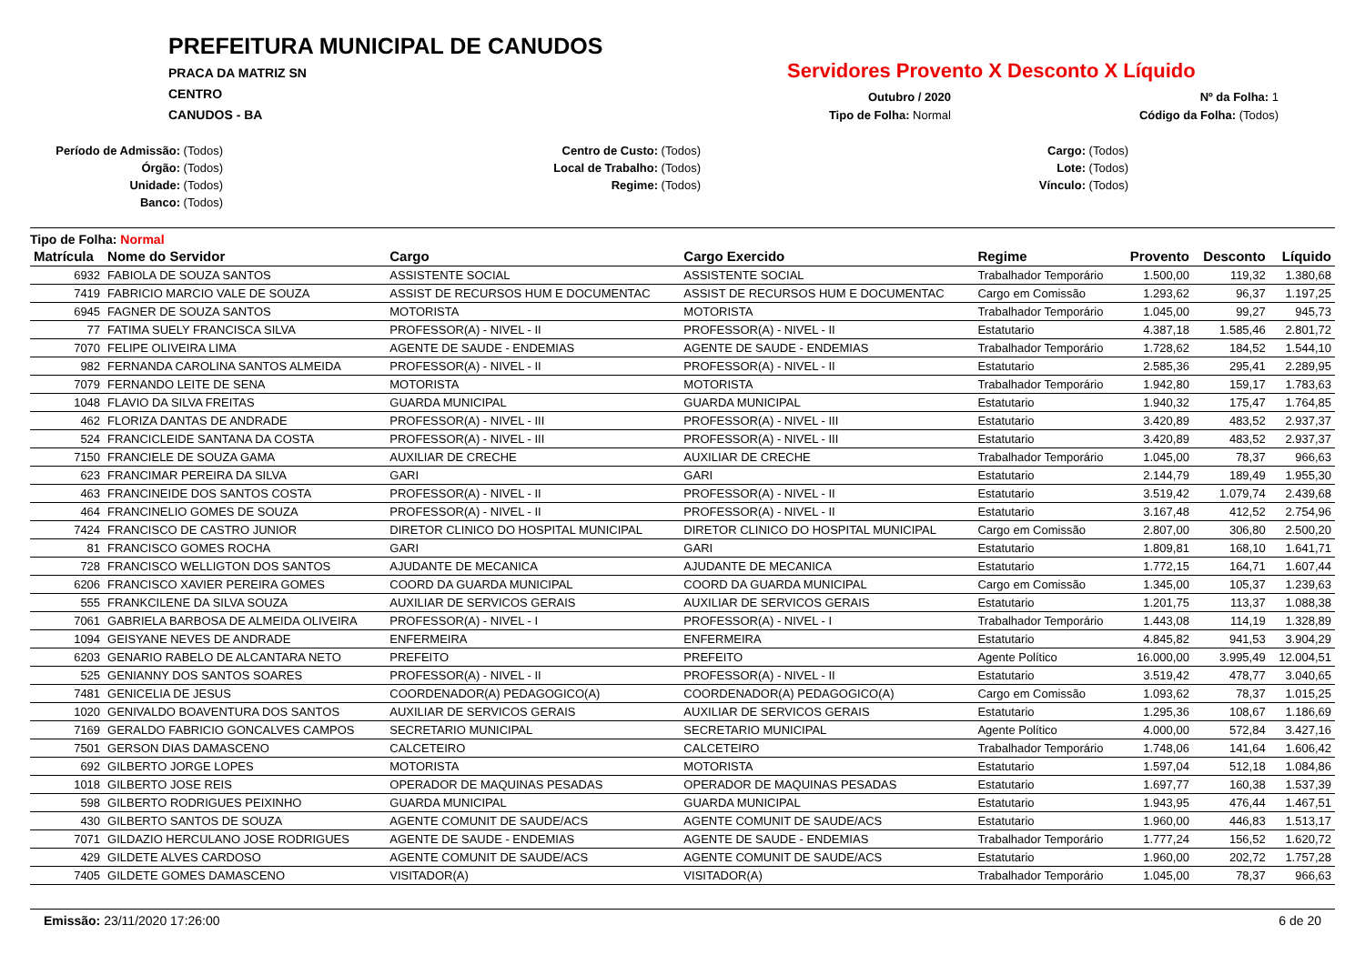PREFEITURA MUNICIPAL DE CANUDOS
PRACA DA MATRIZ SN
CENTRO
CANUDOS - BA
Servidores Provento X Desconto X Líquido
Outubro / 2020
Tipo de Folha: Normal
Nº da Folha: 1
Código da Folha: (Todos)
Período de Admissão: (Todos)
Órgão: (Todos)
Unidade: (Todos)
Banco: (Todos)
Centro de Custo: (Todos)
Local de Trabalho: (Todos)
Regime: (Todos)
Cargo: (Todos)
Lote: (Todos)
Vínculo: (Todos)
Tipo de Folha: Normal
| Matrícula | Nome do Servidor | Cargo | Cargo Exercido | Regime | Provento | Desconto | Líquido |
| --- | --- | --- | --- | --- | --- | --- | --- |
| 6932 | FABIOLA DE SOUZA SANTOS | ASSISTENTE SOCIAL | ASSISTENTE SOCIAL | Trabalhador Temporário | 1.500,00 | 119,32 | 1.380,68 |
| 7419 | FABRICIO MARCIO VALE DE SOUZA | ASSIST DE RECURSOS HUM E DOCUMENTAC | ASSIST DE RECURSOS HUM E DOCUMENTAC | Cargo em Comissão | 1.293,62 | 96,37 | 1.197,25 |
| 6945 | FAGNER DE SOUZA SANTOS | MOTORISTA | MOTORISTA | Trabalhador Temporário | 1.045,00 | 99,27 | 945,73 |
| 77 | FATIMA SUELY FRANCISCA SILVA | PROFESSOR(A) - NIVEL - II | PROFESSOR(A) - NIVEL - II | Estatutario | 4.387,18 | 1.585,46 | 2.801,72 |
| 7070 | FELIPE OLIVEIRA LIMA | AGENTE DE SAUDE - ENDEMIAS | AGENTE DE SAUDE - ENDEMIAS | Trabalhador Temporário | 1.728,62 | 184,52 | 1.544,10 |
| 982 | FERNANDA CAROLINA SANTOS ALMEIDA | PROFESSOR(A) - NIVEL - II | PROFESSOR(A) - NIVEL - II | Estatutario | 2.585,36 | 295,41 | 2.289,95 |
| 7079 | FERNANDO LEITE DE SENA | MOTORISTA | MOTORISTA | Trabalhador Temporário | 1.942,80 | 159,17 | 1.783,63 |
| 1048 | FLAVIO DA SILVA FREITAS | GUARDA MUNICIPAL | GUARDA MUNICIPAL | Estatutario | 1.940,32 | 175,47 | 1.764,85 |
| 462 | FLORIZA DANTAS DE ANDRADE | PROFESSOR(A) - NIVEL - III | PROFESSOR(A) - NIVEL - III | Estatutario | 3.420,89 | 483,52 | 2.937,37 |
| 524 | FRANCICLEIDE SANTANA DA COSTA | PROFESSOR(A) - NIVEL - III | PROFESSOR(A) - NIVEL - III | Estatutario | 3.420,89 | 483,52 | 2.937,37 |
| 7150 | FRANCIELE DE SOUZA GAMA | AUXILIAR DE CRECHE | AUXILIAR DE CRECHE | Trabalhador Temporário | 1.045,00 | 78,37 | 966,63 |
| 623 | FRANCIMAR PEREIRA DA SILVA | GARI | GARI | Estatutario | 2.144,79 | 189,49 | 1.955,30 |
| 463 | FRANCINEIDE DOS SANTOS COSTA | PROFESSOR(A) - NIVEL - II | PROFESSOR(A) - NIVEL - II | Estatutario | 3.519,42 | 1.079,74 | 2.439,68 |
| 464 | FRANCINELIO GOMES DE SOUZA | PROFESSOR(A) - NIVEL - II | PROFESSOR(A) - NIVEL - II | Estatutario | 3.167,48 | 412,52 | 2.754,96 |
| 7424 | FRANCISCO DE CASTRO JUNIOR | DIRETOR CLINICO DO HOSPITAL MUNICIPAL | DIRETOR CLINICO DO HOSPITAL MUNICIPAL | Cargo em Comissão | 2.807,00 | 306,80 | 2.500,20 |
| 81 | FRANCISCO GOMES ROCHA | GARI | GARI | Estatutario | 1.809,81 | 168,10 | 1.641,71 |
| 728 | FRANCISCO WELLIGTON DOS SANTOS | AJUDANTE DE MECANICA | AJUDANTE DE MECANICA | Estatutario | 1.772,15 | 164,71 | 1.607,44 |
| 6206 | FRANCISCO XAVIER PEREIRA GOMES | COORD DA GUARDA MUNICIPAL | COORD DA GUARDA MUNICIPAL | Cargo em Comissão | 1.345,00 | 105,37 | 1.239,63 |
| 555 | FRANKCILENE DA SILVA SOUZA | AUXILIAR DE SERVICOS GERAIS | AUXILIAR DE SERVICOS GERAIS | Estatutario | 1.201,75 | 113,37 | 1.088,38 |
| 7061 | GABRIELA BARBOSA DE ALMEIDA OLIVEIRA | PROFESSOR(A) - NIVEL - I | PROFESSOR(A) - NIVEL - I | Trabalhador Temporário | 1.443,08 | 114,19 | 1.328,89 |
| 1094 | GEISYANE NEVES DE ANDRADE | ENFERMEIRA | ENFERMEIRA | Estatutario | 4.845,82 | 941,53 | 3.904,29 |
| 6203 | GENARIO RABELO DE ALCANTARA NETO | PREFEITO | PREFEITO | Agente Político | 16.000,00 | 3.995,49 | 12.004,51 |
| 525 | GENIANNY DOS SANTOS SOARES | PROFESSOR(A) - NIVEL - II | PROFESSOR(A) - NIVEL - II | Estatutario | 3.519,42 | 478,77 | 3.040,65 |
| 7481 | GENICELIA DE JESUS | COORDENADOR(A) PEDAGOGICO(A) | COORDENADOR(A) PEDAGOGICO(A) | Cargo em Comissão | 1.093,62 | 78,37 | 1.015,25 |
| 1020 | GENIVALDO BOAVENTURA DOS SANTOS | AUXILIAR DE SERVICOS GERAIS | AUXILIAR DE SERVICOS GERAIS | Estatutario | 1.295,36 | 108,67 | 1.186,69 |
| 7169 | GERALDO FABRICIO GONCALVES CAMPOS | SECRETARIO MUNICIPAL | SECRETARIO MUNICIPAL | Agente Político | 4.000,00 | 572,84 | 3.427,16 |
| 7501 | GERSON DIAS DAMASCENO | CALCETEIRO | CALCETEIRO | Trabalhador Temporário | 1.748,06 | 141,64 | 1.606,42 |
| 692 | GILBERTO JORGE LOPES | MOTORISTA | MOTORISTA | Estatutario | 1.597,04 | 512,18 | 1.084,86 |
| 1018 | GILBERTO JOSE REIS | OPERADOR DE MAQUINAS PESADAS | OPERADOR DE MAQUINAS PESADAS | Estatutario | 1.697,77 | 160,38 | 1.537,39 |
| 598 | GILBERTO RODRIGUES PEIXINHO | GUARDA MUNICIPAL | GUARDA MUNICIPAL | Estatutario | 1.943,95 | 476,44 | 1.467,51 |
| 430 | GILBERTO SANTOS DE SOUZA | AGENTE COMUNIT DE SAUDE/ACS | AGENTE COMUNIT DE SAUDE/ACS | Estatutario | 1.960,00 | 446,83 | 1.513,17 |
| 7071 | GILDAZIO HERCULANO JOSE RODRIGUES | AGENTE DE SAUDE - ENDEMIAS | AGENTE DE SAUDE - ENDEMIAS | Trabalhador Temporário | 1.777,24 | 156,52 | 1.620,72 |
| 429 | GILDETE ALVES CARDOSO | AGENTE COMUNIT DE SAUDE/ACS | AGENTE COMUNIT DE SAUDE/ACS | Estatutario | 1.960,00 | 202,72 | 1.757,28 |
| 7405 | GILDETE GOMES DAMASCENO | VISITADOR(A) | VISITADOR(A) | Trabalhador Temporário | 1.045,00 | 78,37 | 966,63 |
Emissão: 23/11/2020 17:26:00 6 de 20